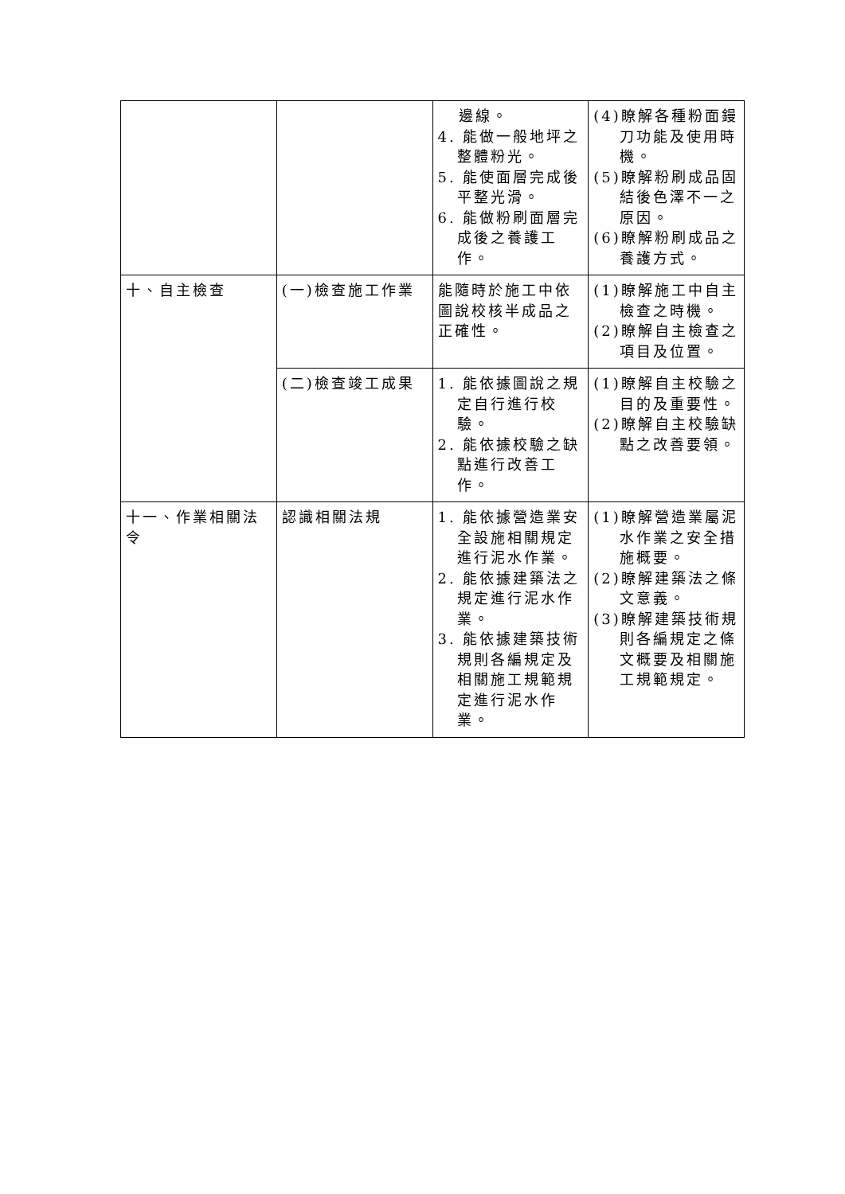| | | 邊線。 4. 能做一般地坪之整體粉光。 5. 能使面層完成後平整光滑。 6. 能做粉刷面層完成後之養護工作。 | (4)瞭解各種粉面鏝刀功能及使用時機。 (5)瞭解粉刷成品固結後色澤不一之原因。 (6)瞭解粉刷成品之養護方式。 |
| 十、自主檢查 | (一)檢查施工作業 | 能隨時於施工中依圖說校核半成品之正確性。 | (1)瞭解施工中自主檢查之時機。 (2)瞭解自主檢查之項目及位置。 |
| | (二)檢查竣工成果 | 1. 能依據圖說之規定自行進行校驗。 2. 能依據校驗之缺點進行改善工作。 | (1)瞭解自主校驗之目的及重要性。 (2)瞭解自主校驗缺點之改善要領。 |
| 十一、作業相關法令 | 認識相關法規 | 1. 能依據營造業安全設施相關規定進行泥水作業。 2. 能依據建築法之規定進行泥水作業。 3. 能依據建築技術規則各編規定及相關施工規範規定進行泥水作業。 | (1)瞭解營造業屬泥水作業之安全措施概要。 (2)瞭解建築法之條文意義。 (3)瞭解建築技術規則各編規定之條文概要及相關施工規範規定。 |